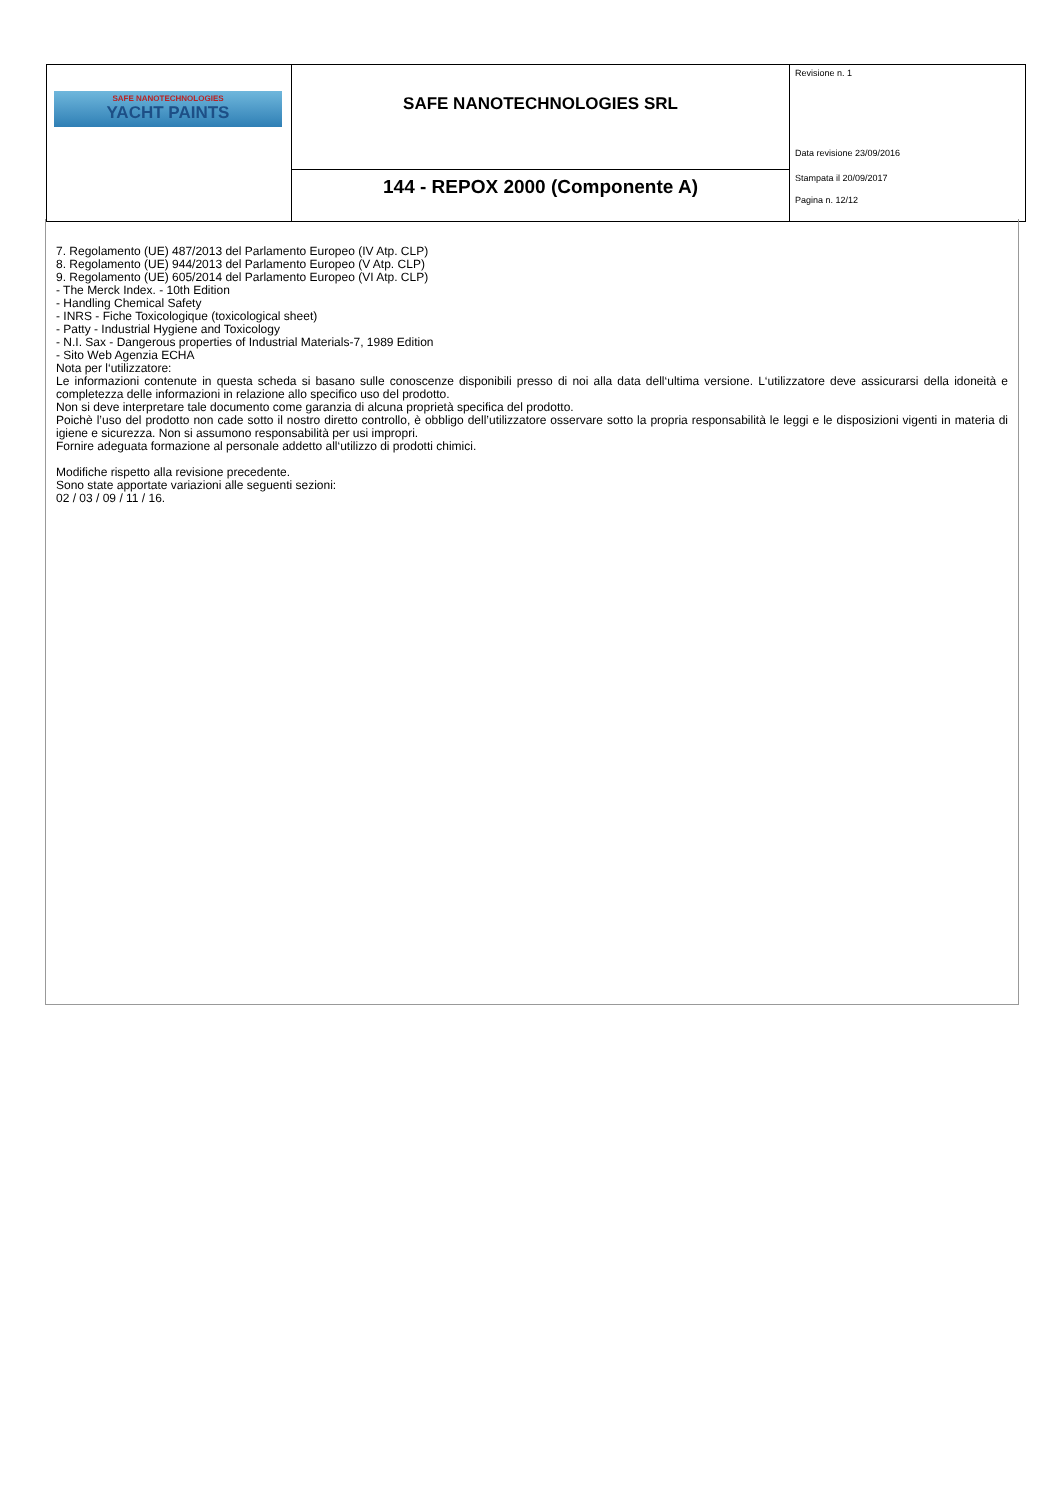| SAFE NANOTECHNOLOGIES YACHT PAINTS | SAFE NANOTECHNOLOGIES SRL | Revisione n. 1 Data revisione 23/09/2016 |
| | 144 - REPOX 2000 (Componente A) | Stampata il 20/09/2017 Pagina n. 12/12 |
7. Regolamento (UE) 487/2013 del Parlamento Europeo (IV Atp. CLP)
8. Regolamento (UE) 944/2013 del Parlamento Europeo (V Atp. CLP)
9. Regolamento (UE) 605/2014 del Parlamento Europeo (VI Atp. CLP)
- The Merck Index. - 10th Edition
- Handling Chemical Safety
- INRS - Fiche Toxicologique (toxicological sheet)
- Patty - Industrial Hygiene and Toxicology
- N.I. Sax - Dangerous properties of Industrial Materials-7, 1989 Edition
- Sito Web Agenzia ECHA
Nota per l‘utilizzatore:
Le informazioni contenute in questa scheda si basano sulle conoscenze disponibili presso di noi alla data dell‘ultima versione. L‘utilizzatore deve assicurarsi della idoneità e completezza delle informazioni in relazione allo specifico uso del prodotto.
Non si deve interpretare tale documento come garanzia di alcuna proprietà specifica del prodotto.
Poichè l’uso del prodotto non cade sotto il nostro diretto controllo, è obbligo dell’utilizzatore osservare sotto la propria responsabilità le leggi e le disposizioni vigenti in materia di igiene e sicurezza. Non si assumono responsabilità per usi impropri.
Fornire adeguata formazione al personale addetto all‘utilizzo di prodotti chimici.
Modifiche rispetto alla revisione precedente.
Sono state apportate variazioni alle seguenti sezioni:
02 / 03 / 09 / 11 / 16.